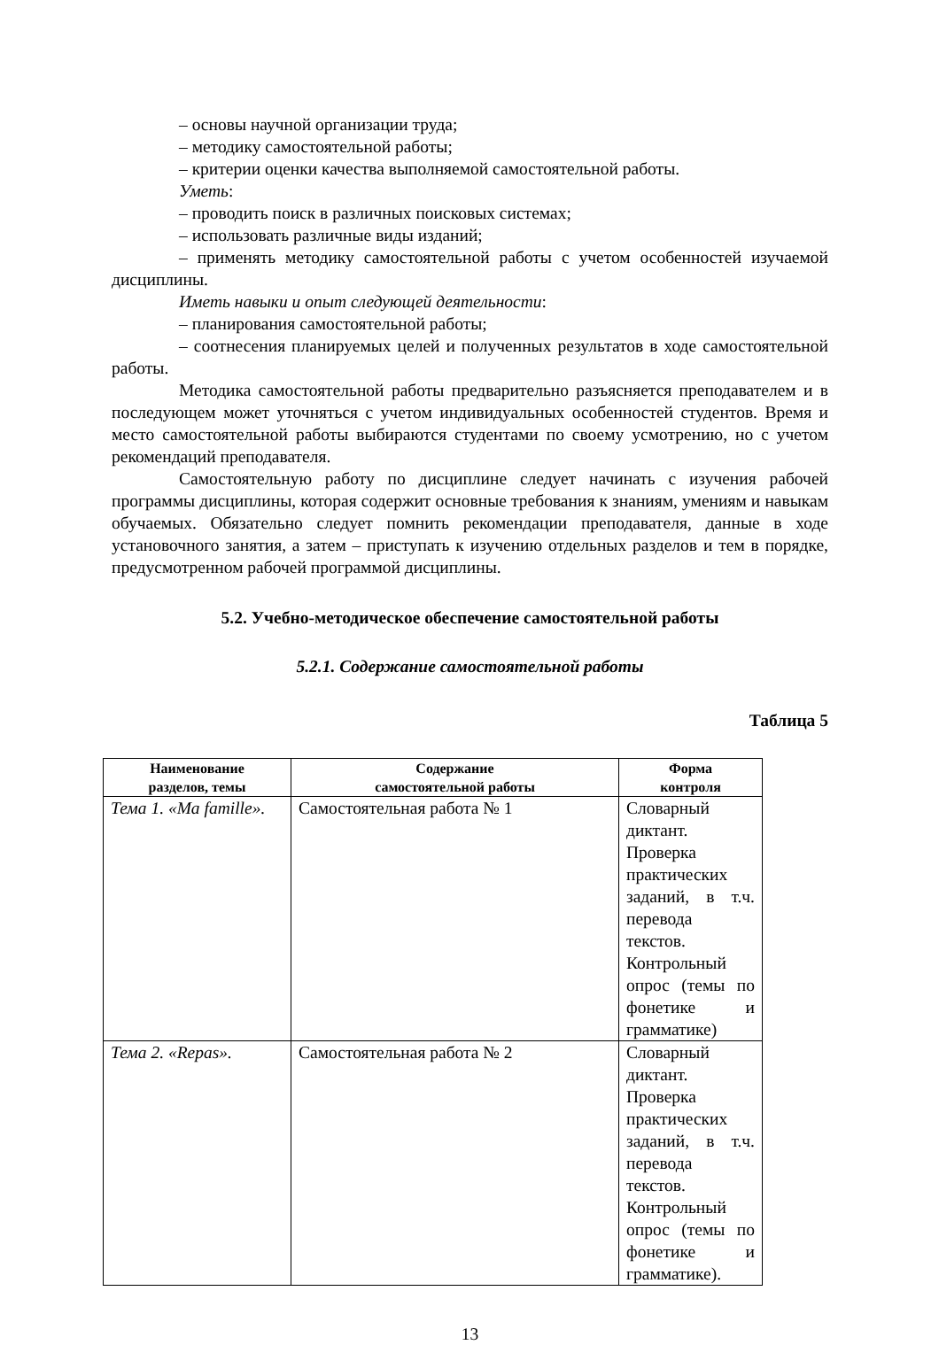– основы научной организации труда;
– методику самостоятельной работы;
– критерии оценки качества выполняемой самостоятельной работы.
Уметь:
– проводить поиск в различных поисковых системах;
– использовать различные виды изданий;
– применять методику самостоятельной работы с учетом особенностей изучаемой дисциплины.
Иметь навыки и опыт следующей деятельности:
– планирования самостоятельной работы;
– соотнесения планируемых целей и полученных результатов в ходе самостоятельной работы.
Методика самостоятельной работы предварительно разъясняется преподавателем и в последующем может уточняться с учетом индивидуальных особенностей студентов. Время и место самостоятельной работы выбираются студентами по своему усмотрению, но с учетом рекомендаций преподавателя.
Самостоятельную работу по дисциплине следует начинать с изучения рабочей программы дисциплины, которая содержит основные требования к знаниям, умениям и навыкам обучаемых. Обязательно следует помнить рекомендации преподавателя, данные в ходе установочного занятия, а затем – приступать к изучению отдельных разделов и тем в порядке, предусмотренном рабочей программой дисциплины.
5.2. Учебно-методическое обеспечение самостоятельной работы
5.2.1. Содержание самостоятельной работы
Таблица 5
| Наименование разделов, темы | Содержание самостоятельной работы | Форма контроля |
| --- | --- | --- |
| Тема 1. «Ma famille». | Самостоятельная работа № 1 | Словарный диктант. Проверка практических заданий, в т.ч. перевода текстов. Контрольный опрос (темы по фонетике и грамматике) |
| Тема 2. «Repas». | Самостоятельная работа № 2 | Словарный диктант. Проверка практических заданий, в т.ч. перевода текстов. Контрольный опрос (темы по фонетике и грамматике). |
13